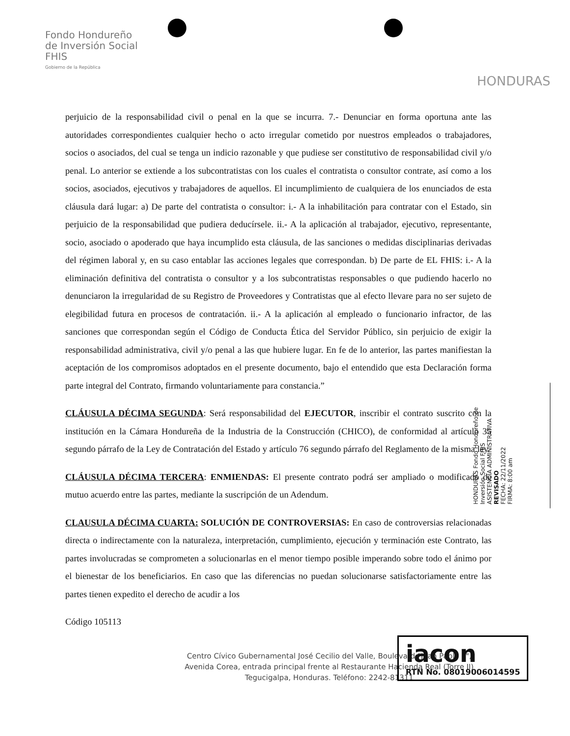Fondo Hondureño
de Inversión Social
FHIS
Gobierno de la República
HONDURAS
perjuicio de la responsabilidad civil o penal en la que se incurra. 7.- Denunciar en forma oportuna ante las autoridades correspondientes cualquier hecho o acto irregular cometido por nuestros empleados o trabajadores, socios o asociados, del cual se tenga un indicio razonable y que pudiese ser constitutivo de responsabilidad civil y/o penal. Lo anterior se extiende a los subcontratistas con los cuales el contratista o consultor contrate, así como a los socios, asociados, ejecutivos y trabajadores de aquellos. El incumplimiento de cualquiera de los enunciados de esta cláusula dará lugar: a) De parte del contratista o consultor: i.- A la inhabilitación para contratar con el Estado, sin perjuicio de la responsabilidad que pudiera deducírsele. ii.- A la aplicación al trabajador, ejecutivo, representante, socio, asociado o apoderado que haya incumplido esta cláusula, de las sanciones o medidas disciplinarias derivadas del régimen laboral y, en su caso entablar las acciones legales que correspondan. b) De parte de EL FHIS: i.- A la eliminación definitiva del contratista o consultor y a los subcontratistas responsables o que pudiendo hacerlo no denunciaron la irregularidad de su Registro de Proveedores y Contratistas que al efecto llevare para no ser sujeto de elegibilidad futura en procesos de contratación. ii.- A la aplicación al empleado o funcionario infractor, de las sanciones que correspondan según el Código de Conducta Ética del Servidor Público, sin perjuicio de exigir la responsabilidad administrativa, civil y/o penal a las que hubiere lugar. En fe de lo anterior, las partes manifiestan la aceptación de los compromisos adoptados en el presente documento, bajo el entendido que esta Declaración forma parte integral del Contrato, firmando voluntariamente para constancia.”
CLÁUSULA DÉCIMA SEGUNDA: Será responsabilidad del EJECUTOR, inscribir el contrato suscrito con la institución en la Cámara Hondureña de la Industria de la Construcción (CHICO), de conformidad al artículo 35 segundo párrafo de la Ley de Contratación del Estado y artículo 76 segundo párrafo del Reglamento de la misma ley.
CLÁUSULA DÉCIMA TERCERA: ENMIENDAS: El presente contrato podrá ser ampliado o modificado de mutuo acuerdo entre las partes, mediante la suscripción de un Adendum.
CLAUSULA DÉCIMA CUARTA: SOLUCIÓN DE CONTROVERSIAS: En caso de controversias relacionadas directa o indirectamente con la naturaleza, interpretación, cumplimiento, ejecución y terminación este Contrato, las partes involucradas se comprometen a solucionarlas en el menor tiempo posible imperando sobre todo el ánimo por el bienestar de los beneficiarios. En caso que las diferencias no puedan solucionarse satisfactoriamente entre las partes tienen expedito el derecho de acudir a los
Código 105113
HONDURAS Fondo Hondureño de Inversión Social FHIS
ASISTENCIA ADMINISTRATIVA
REVISADO
FECHA: 22/11/2022
FIRMA: 8:00 am
iacon
RTN No. 08019006014595
Centro Cívico Gubernamental José Cecilio del Valle, Boulevard "Juan Pablo II",
Avenida Corea, entrada principal frente al Restaurante Hacienda Real (Torre II)
Tegucigalpa, Honduras. Teléfono: 2242-81311